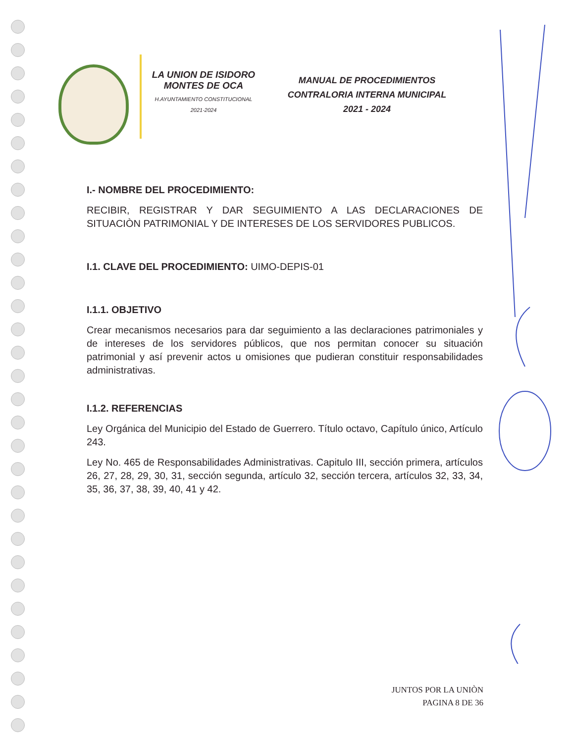LA UNION DE ISIDORO
MONTES DE OCA
H.AYUNTAMIENTO CONSTITUCIONAL
2021-2024
MANUAL DE PROCEDIMIENTOS
CONTRALORIA INTERNA MUNICIPAL
2021 - 2024
I.- NOMBRE DEL PROCEDIMIENTO:
RECIBIR, REGISTRAR Y DAR SEGUIMIENTO A LAS DECLARACIONES DE SITUACIÒN PATRIMONIAL Y DE INTERESES DE LOS SERVIDORES PUBLICOS.
I.1. CLAVE DEL PROCEDIMIENTO: UIMO-DEPIS-01
I.1.1. OBJETIVO
Crear mecanismos necesarios para dar seguimiento a las declaraciones patrimoniales y de intereses de los servidores públicos, que nos permitan conocer su situación patrimonial y así prevenir actos u omisiones que pudieran constituir responsabilidades administrativas.
I.1.2. REFERENCIAS
Ley Orgánica del Municipio del Estado de Guerrero. Título octavo, Capítulo único, Artículo 243.
Ley No. 465 de Responsabilidades Administrativas. Capitulo III, sección primera, artículos 26, 27, 28, 29, 30, 31, sección segunda, artículo 32, sección tercera, artículos 32, 33, 34, 35, 36, 37, 38, 39, 40, 41 y 42.
JUNTOS POR LA UNIÒN
PAGINA 8 DE 36